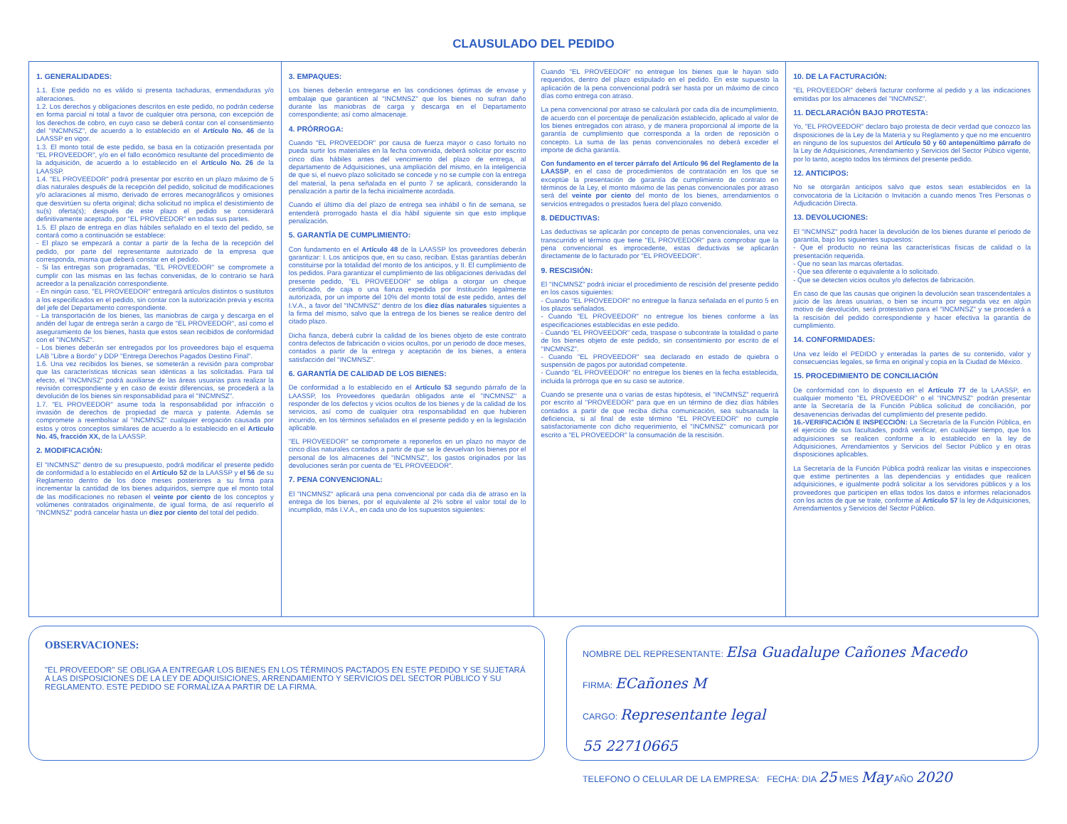CLAUSULADO DEL PEDIDO
1. GENERALIDADES:
1.1. Este pedido no es válido si presenta tachaduras, enmendaduras y/o alteraciones.
1.2. Los derechos y obligaciones descritos en este pedido, no podrán cederse en forma parcial ni total a favor de cualquier otra persona, con excepción de los derechos de cobro, en cuyo caso se deberá contar con el consentimiento del "INCMNSZ", de acuerdo a lo establecido en el Artículo No. 46 de la LAASSP en vigor.
1.3. El monto total de este pedido, se basa en la cotización presentada por "EL PROVEEDOR", y/o en el fallo económico resultante del procedimiento de la adquisición, de acuerdo a lo establecido en el Artículo No. 26 de la LAASSP.
1.4. "EL PROVEEDOR" podrá presentar por escrito en un plazo máximo de 5 días naturales después de la recepción del pedido, solicitud de modificaciones y/o aclaraciones al mismo, derivado de errores mecanográficos y omisiones que desvirtúen su oferta original; dicha solicitud no implica el desistimiento de su(s) oferta(s); después de este plazo el pedido se considerará definitivamente aceptado, por "EL PROVEEDOR" en todas sus partes.
1.5. El plazo de entrega en días hábiles señalado en el texto del pedido, se contará como a continuación se establece:
- El plazo se empezará a contar a partir de la fecha de la recepción del pedido, por parte del representante autorizado de la empresa que corresponda, misma que deberá constar en el pedido.
- Si las entregas son programadas, "EL PROVEEDOR" se compromete a cumplir con las mismas en las fechas convenidas, de lo contrario se hará acreedor a la penalización correspondiente.
- En ningún caso, "EL PROVEEDOR" entregará artículos distintos o sustitutos a los especificados en el pedido, sin contar con la autorización previa y escrita del jefe del Departamento correspondiente.
- La transportación de los bienes, las maniobras de carga y descarga en el andén del lugar de entrega serán a cargo de "EL PROVEEDOR", así como el aseguramiento de los bienes, hasta que estos sean recibidos de conformidad con el "INCMNSZ".
- Los bienes deberán ser entregados por los proveedores bajo el esquema LAB "Libre a Bordo" y DDP "Entrega Derechos Pagados Destino Final".
1.6. Una vez recibidos los bienes, se someterán a revisión para comprobar que las características técnicas sean idénticas a las solicitadas. Para tal efecto, el "INCMNSZ" podrá auxiliarse de las áreas usuarias para realizar la revisión correspondiente y en caso de existir diferencias, se procederá a la devolución de los bienes sin responsabilidad para el "INCMNSZ".
1.7. "EL PROVEEDOR" asume toda la responsabilidad por infracción o invasión de derechos de propiedad de marca y patente. Además se compromete a reembolsar al "INCMNSZ" cualquier erogación causada por estos y otros conceptos similares de acuerdo a lo establecido en el Artículo No. 45, fracción XX, de la LAASSP.
2. MODIFICACIÓN:
El "INCMNSZ" dentro de su presupuesto, podrá modificar el presente pedido de conformidad a lo establecido en el Artículo 52 de la LAASSP y el 56 de su Reglamento dentro de los doce meses posteriores a su firma para incrementar la cantidad de los bienes adquiridos, siempre que el monto total de las modificaciones no rebasen el veinte por ciento de los conceptos y volúmenes contratados originalmente, de igual forma, de así requerirlo el "INCMNSZ" podrá cancelar hasta un diez por ciento del total del pedido.
3. EMPAQUES:
Los bienes deberán entregarse en las condiciones óptimas de envase y embalaje que garanticen al "INCMNSZ" que los bienes no sufran daño durante las maniobras de carga y descarga en el Departamento correspondiente; así como almacenaje.
4. PRÓRROGA:
Cuando "EL PROVEEDOR" por causa de fuerza mayor o caso fortuito no pueda surtir los materiales en la fecha convenida, deberá solicitar por escrito cinco días hábiles antes del vencimiento del plazo de entrega, al departamento de Adquisiciones, una ampliación del mismo, en la inteligencia de que si, el nuevo plazo solicitado se concede y no se cumple con la entrega del material, la pena señalada en el punto 7 se aplicará, considerando la penalización a partir de la fecha inicialmente acordada.
Cuando el último día del plazo de entrega sea inhábil o fin de semana, se entenderá prorrogado hasta el día hábil siguiente sin que esto implique penalización.
5. GARANTÍA DE CUMPLIMIENTO:
Con fundamento en el Artículo 48 de la LAASSP los proveedores deberán garantizar: I. Los anticipos que, en su caso, reciban. Estas garantías deberán constituirse por la totalidad del monto de los anticipos, y II. El cumplimiento de los pedidos. Para garantizar el cumplimiento de las obligaciones derivadas del presente pedido, "EL PROVEEDOR" se obliga a otorgar un cheque certificado, de caja o una fianza expedida por Institución legalmente autorizada, por un importe del 10% del monto total de este pedido, antes del I.V.A., a favor del "INCMNSZ" dentro de los diez días naturales siguientes a la firma del mismo, salvo que la entrega de los bienes se realice dentro del citado plazo.
Dicha fianza, deberá cubrir la calidad de los bienes objeto de este contrato contra defectos de fabricación o vicios ocultos, por un periodo de doce meses, contados a partir de la entrega y aceptación de los bienes, a entera satisfacción del "INCMNSZ".
6. GARANTÍA DE CALIDAD DE LOS BIENES:
De conformidad a lo establecido en el Artículo 53 segundo párrafo de la LAASSP, los Proveedores quedarán obligados ante el "INCMNSZ" a responder de los defectos y vicios ocultos de los bienes y de la calidad de los servicios, así como de cualquier otra responsabilidad en que hubieren incurrido, en los términos señalados en el presente pedido y en la legislación aplicable.
"EL PROVEEDOR" se compromete a reponerlos en un plazo no mayor de cinco días naturales contados a partir de que se le devuelvan los bienes por el personal de los almacenes del "INCMNSZ", los gastos originados por las devoluciones serán por cuenta de "EL PROVEEDOR".
7. PENA CONVENCIONAL:
El "INCMNSZ" aplicará una pena convencional por cada día de atraso en la entrega de los bienes, por el equivalente al 2% sobre el valor total de lo incumplido, más I.V.A., en cada uno de los supuestos siguientes:
Cuando "EL PROVEEDOR" no entregue los bienes que le hayan sido requeridos, dentro del plazo estipulado en el pedido. En este supuesto la aplicación de la pena convencional podrá ser hasta por un máximo de cinco días como entrega con atraso.
La pena convencional por atraso se calculará por cada día de incumplimiento, de acuerdo con el porcentaje de penalización establecido, aplicado al valor de los bienes entregados con atraso, y de manera proporcional al importe de la garantía de cumplimiento que corresponda a la orden de reposición o concepto. La suma de las penas convencionales no deberá exceder el importe de dicha garantía.
Con fundamento en el tercer párrafo del Artículo 96 del Reglamento de la LAASSP, en el caso de procedimientos de contratación en los que se exceptúe la presentación de garantía de cumplimiento de contrato en términos de la Ley, el monto máximo de las penas convencionales por atraso será del veinte por ciento del monto de los bienes, arrendamientos o servicios entregados o prestados fuera del plazo convenido.
8. DEDUCTIVAS:
Las deductivas se aplicarán por concepto de penas convencionales, una vez transcurrido el término que tiene "EL PROVEEDOR" para comprobar que la pena convencional es improcedente, estas deductivas se aplicarán directamente de lo facturado por "EL PROVEEDOR".
9. RESCISIÓN:
El "INCMNSZ" podrá iniciar el procedimiento de rescisión del presente pedido en los casos siguientes:
- Cuando "EL PROVEEDOR" no entregue la fianza señalada en el punto 5 en los plazos señalados.
- Cuando "EL PROVEEDOR" no entregue los bienes conforme a las especificaciones establecidas en este pedido.
- Cuando "EL PROVEEDOR" ceda, traspase o subcontrate la totalidad o parte de los bienes objeto de este pedido, sin consentimiento por escrito de el "INCMNSZ".
- Cuando "EL PROVEEDOR" sea declarado en estado de quiebra o suspensión de pagos por autoridad competente.
- Cuando "EL PROVEEDOR" no entregue los bienes en la fecha establecida, incluida la prórroga que en su caso se autorice.
Cuando se presente una o varias de estas hipótesis, el "INCMNSZ" requerirá por escrito al "PROVEEDOR" para que en un término de diez días hábiles contados a partir de que reciba dicha comunicación, sea subsanada la deficiencia, si al final de este término "EL PROVEEDOR" no cumple satisfactoriamente con dicho requerimiento, el "INCMNSZ" comunicará por escrito a "EL PROVEEDOR" la consumación de la rescisión.
10. DE LA FACTURACIÓN:
"EL PROVEEDOR" deberá facturar conforme al pedido y a las indicaciones emitidas por los almacenes del "INCMNSZ".
11. DECLARACIÓN BAJO PROTESTA:
Yo, "EL PROVEEDOR" declaro bajo protesta de decir verdad que conozco las disposiciones de la Ley de la Materia y su Reglamento y que no me encuentro en ninguno de los supuestos del Artículo 50 y 60 antepenúltimo párrafo de la Ley de Adquisiciones, Arrendamiento y Servicios del Sector Púbico vigente, por lo tanto, acepto todos los términos del presente pedido.
12. ANTICIPOS:
No se otorgarán anticipos salvo que estos sean establecidos en la convocatoria de la Licitación o Invitación a cuando menos Tres Personas o Adjudicación Directa.
13. DEVOLUCIONES:
El "INCMNSZ" podrá hacer la devolución de los bienes durante el periodo de garantía, bajo los siguientes supuestos:
- Que el producto no reúna las características físicas de calidad o la presentación requerida.
- Que no sean las marcas ofertadas.
- Que sea diferente o equivalente a lo solicitado.
- Que se detecten vicios ocultos y/o defectos de fabricación.
En caso de que las causas que originen la devolución sean trascendentales a juicio de las áreas usuarias, o bien se incurra por segunda vez en algún motivo de devolución, será protestativo para el "INCMNSZ" y se procederá a la rescisión del pedido correspondiente y hacer efectiva la garantía de cumplimiento.
14. CONFORMIDADES:
Una vez leído el PEDIDO y enteradas la partes de su contenido, valor y consecuencias legales, se firma en original y copia en la Ciudad de México.
15. PROCEDIMIENTO DE CONCILIACIÓN
De conformidad con lo dispuesto en el Artículo 77 de la LAASSP, en cualquier momento "EL PROVEEDOR" o el "INCMNSZ" podrán presentar ante la Secretaría de la Función Pública solicitud de conciliación, por desavenencias derivadas del cumplimiento del presente pedido.
16.-VERIFICACIÓN E INSPECCIÓN: La Secretaría de la Función Pública, en el ejercicio de sus facultades, podrá verificar, en cualquier tiempo, que los adquisiciones se realicen conforme a lo establecido en la ley de Adquisiciones, Arrendamientos y Servicios del Sector Público y en otras disposiciones aplicables.
La Secretaría de la Función Pública podrá realizar las visitas e inspecciones que estime pertinentes a las dependencias y entidades que realicen adquisiciones, e igualmente podrá solicitar a los servidores públicos y a los proveedores que participen en ellas todos los datos e informes relacionados con los actos de que se trate, conforme al Artículo 57 la ley de Adquisiciones, Arrendamientos y Servicios del Sector Público.
OBSERVACIONES:
"EL PROVEEDOR" SE OBLIGA A ENTREGAR LOS BIENES EN LOS TÉRMINOS PACTADOS EN ESTE PEDIDO Y SE SUJETARÁ A LAS DISPOSICIONES DE LA LEY DE ADQUISICIONES, ARRENDAMIENTO Y SERVICIOS DEL SECTOR PÚBLICO Y SU REGLAMENTO. ESTE PEDIDO SE FORMALIZA A PARTIR DE LA FIRMA.
NOMBRE DEL REPRESENTANTE: Elsa Guadalupe Cañones Macedo
FIRMA: ECañones M
CARGO: Representante legal
55 22710665
TELEFONO O CELULAR DE LA EMPRESA: FECHA: DIA 25 MES May AÑO 2020